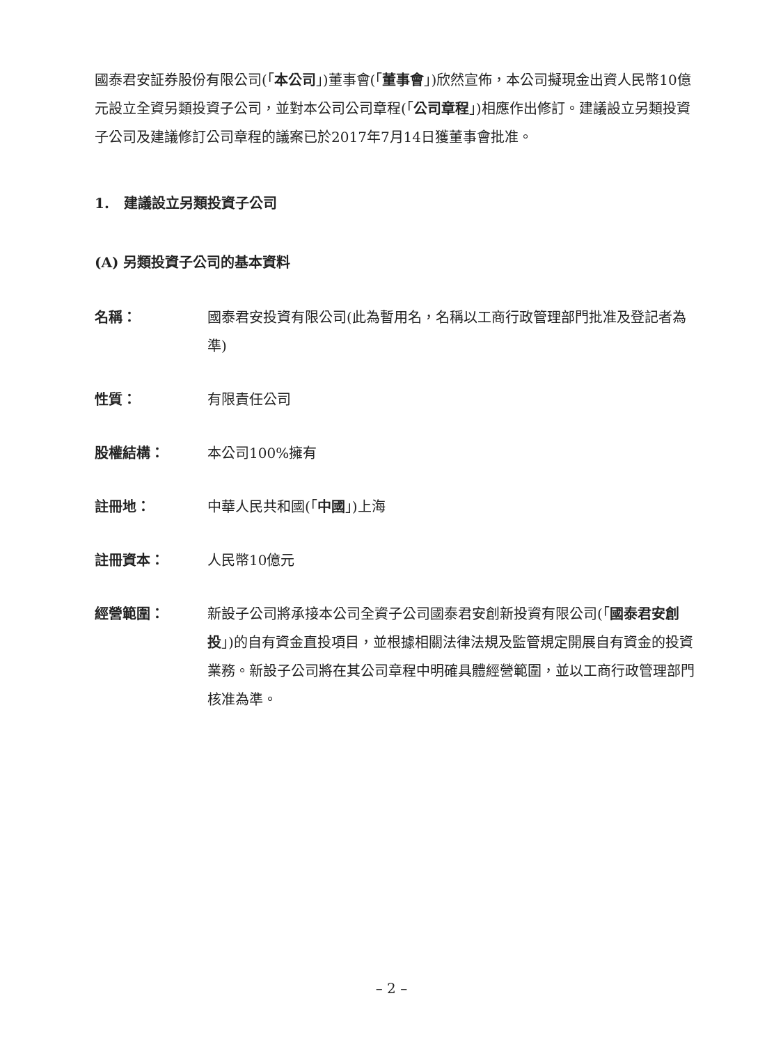國泰君安証券股份有限公司(「本公司」)董事會(「董事會」)欣然宣佈，本公司擬現金出資人民幣10億元設立全資另類投資子公司，並對本公司公司章程(「公司章程」)相應作出修訂。建議設立另類投資子公司及建議修訂公司章程的議案已於2017年7月14日獲董事會批准。
1. 建議設立另類投資子公司
(A) 另類投資子公司的基本資料
| 名稱： | 國泰君安投資有限公司(此為暫用名，名稱以工商行政管理部門批准及登記者為準) |
| 性質： | 有限責任公司 |
| 股權結構： | 本公司100%擁有 |
| 註冊地： | 中華人民共和國(「 中國 」)上海 |
| 註冊資本： | 人民幣10億元 |
| 經營範圍： | 新設子公司將承接本公司全資子公司國泰君安創新投資有限公司(「 國泰君安創投 」)的自有資金直投項目，並根據相關法律法規及監管規定開展自有資金的投資業務。新設子公司將在其公司章程中明確具體經營範圍，並以工商行政管理部門核准為準。 |
– 2 –